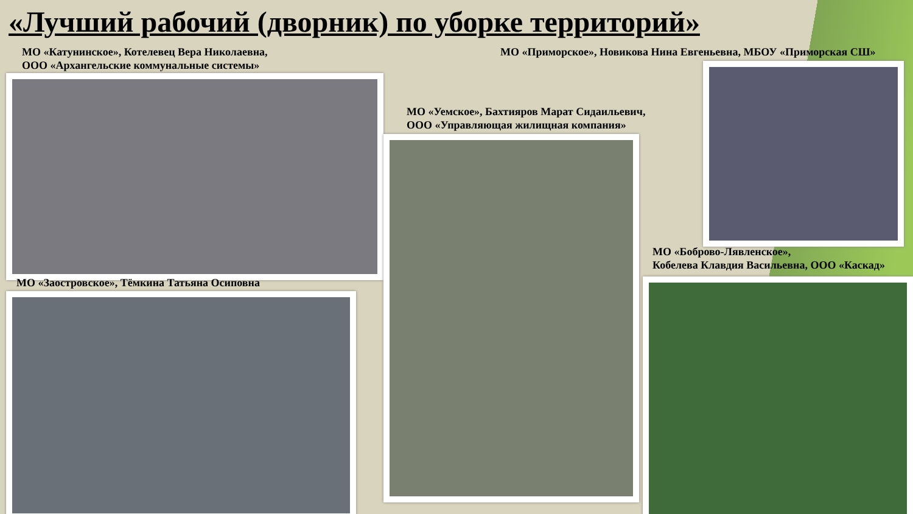«Лучший рабочий (дворник) по уборке территорий»
МО «Катунинское», Котелевец Вера Николаевна,
ООО «Архангельские коммунальные системы»
МО «Приморское», Новикова Нина Евгеньевна, МБОУ «Приморская СШ»
МО «Уемское», Бахтияров Марат Сидаильевич,
ООО «Управляющая жилищная компания»
МО «Боброво-Лявленское»,
Кобелева Клавдия Васильевна, ООО «Каскад»
МО «Заостровское», Тёмкина Татьяна Осиповна